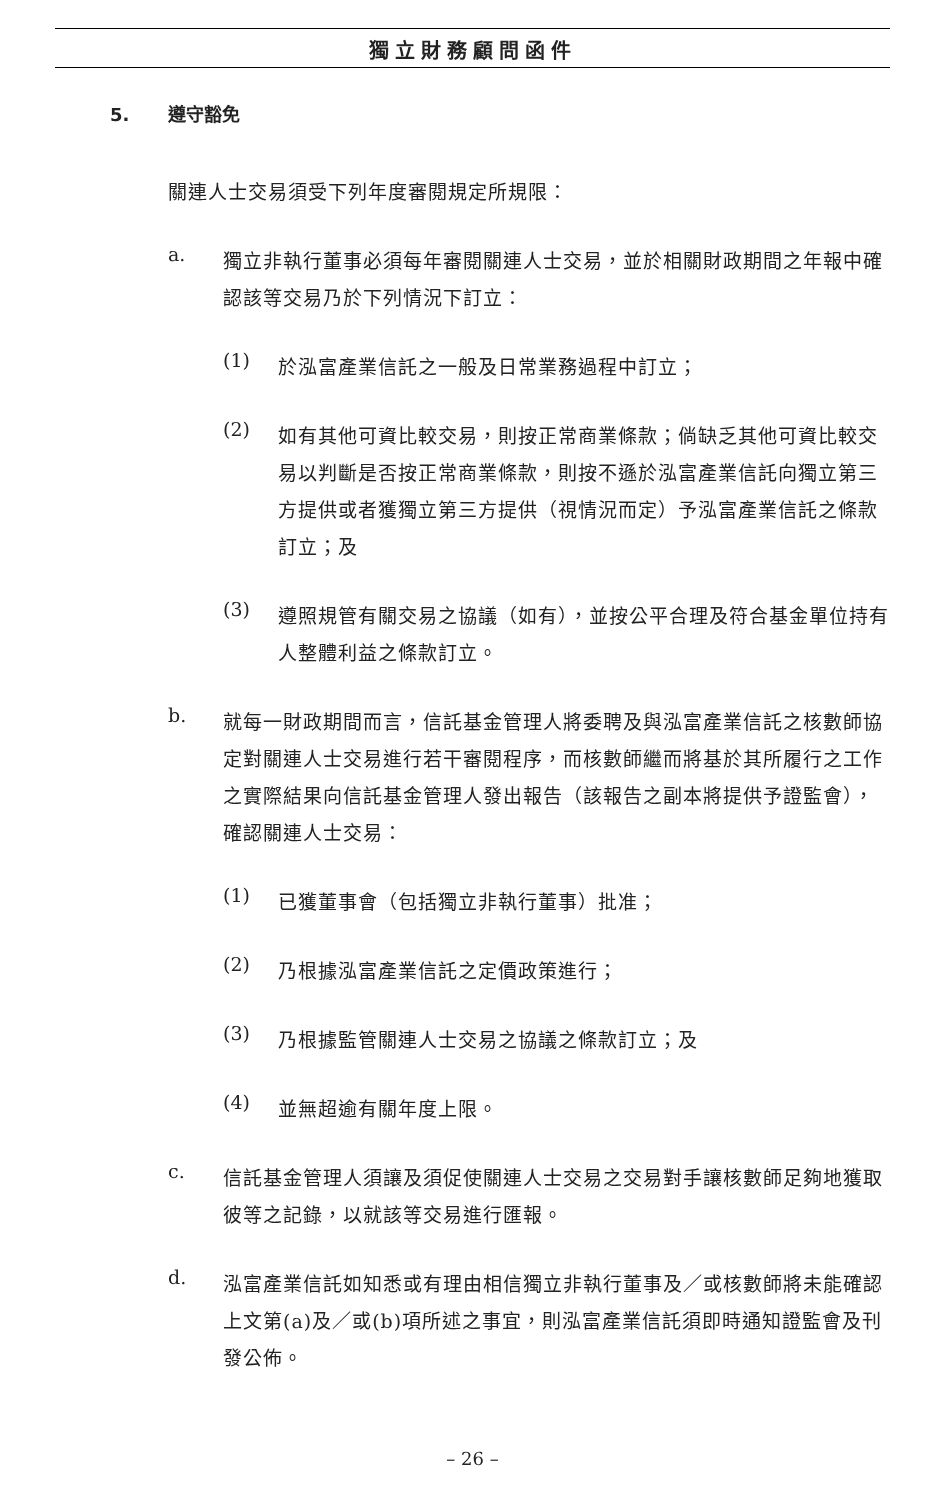獨立財務顧問函件
5. 遵守豁免
關連人士交易須受下列年度審閱規定所規限：
a.
獨立非執行董事必須每年審閱關連人士交易，並於相關財政期間之年報中確認該等交易乃於下列情況下訂立：
(1)
於泓富產業信託之一般及日常業務過程中訂立；
(2)
如有其他可資比較交易，則按正常商業條款；倘缺乏其他可資比較交易以判斷是否按正常商業條款，則按不遜於泓富產業信託向獨立第三方提供或者獲獨立第三方提供（視情況而定）予泓富產業信託之條款訂立；及
(3)
遵照規管有關交易之協議（如有），並按公平合理及符合基金單位持有人整體利益之條款訂立。
b.
就每一財政期間而言，信託基金管理人將委聘及與泓富產業信託之核數師協定對關連人士交易進行若干審閱程序，而核數師繼而將基於其所履行之工作之實際結果向信託基金管理人發出報告（該報告之副本將提供予證監會），確認關連人士交易：
(1)
已獲董事會（包括獨立非執行董事）批准；
(2)
乃根據泓富產業信託之定價政策進行；
(3)
乃根據監管關連人士交易之協議之條款訂立；及
(4)
並無超逾有關年度上限。
c.
信託基金管理人須讓及須促使關連人士交易之交易對手讓核數師足夠地獲取彼等之記錄，以就該等交易進行匯報。
d.
泓富產業信託如知悉或有理由相信獨立非執行董事及／或核數師將未能確認上文第(a)及／或(b)項所述之事宜，則泓富產業信託須即時通知證監會及刊發公佈。
– 26 –